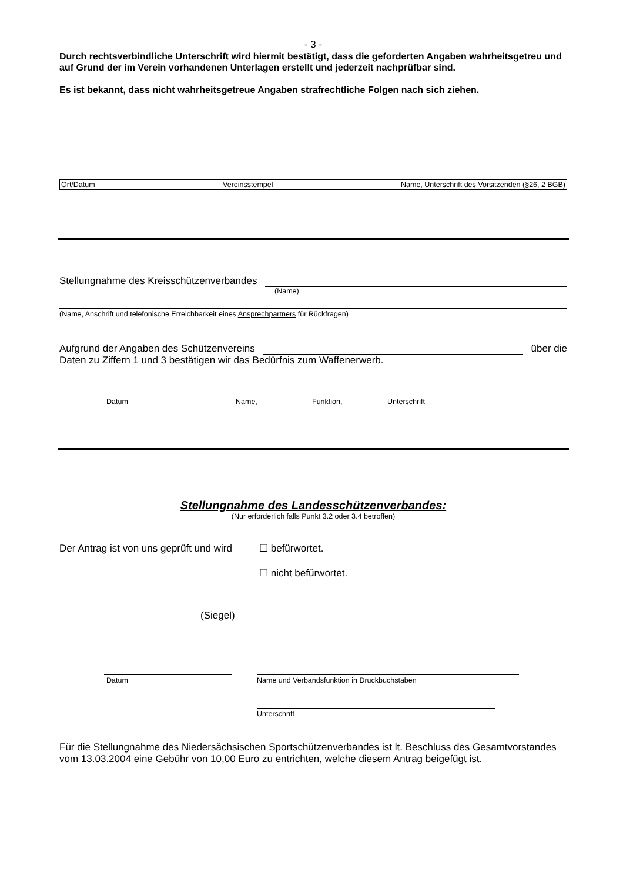- 3 -
Durch rechtsverbindliche Unterschrift wird hiermit bestätigt, dass die geforderten Angaben wahrheitsgetreu und auf Grund der im Verein vorhandenen Unterlagen erstellt und jederzeit nachprüfbar sind.
Es ist bekannt, dass nicht wahrheitsgetreue Angaben strafrechtliche Folgen nach sich ziehen.
Ort/Datum Vereinsstempel Name, Unterschrift des Vorsitzenden (§26, 2 BGB)
Stellungnahme des Kreisschützenverbandes
(Name)
(Name, Anschrift und telefonische Erreichbarkeit eines Ansprechpartners für Rückfragen)
Aufgrund der Angaben des Schützenvereins über die
Daten zu Ziffern 1 und 3 bestätigen wir das Bedürfnis zum Waffenerwerb.
Datum Name, Funktion, Unterschrift
Stellungnahme des Landesschützenverbandes:
(Nur erforderlich falls Punkt 3.2 oder 3.4 betroffen)
Der Antrag ist von uns geprüft und wird ☐ befürwortet.
☐ nicht befürwortet.
(Siegel)
Datum Name und Verbandsfunktion in Druckbuchstaben
Unterschrift
Für die Stellungnahme des Niedersächsischen Sportschützenverbandes ist lt. Beschluss des Gesamtvorstandes vom 13.03.2004 eine Gebühr von 10,00 Euro zu entrichten, welche diesem Antrag beigefügt ist.